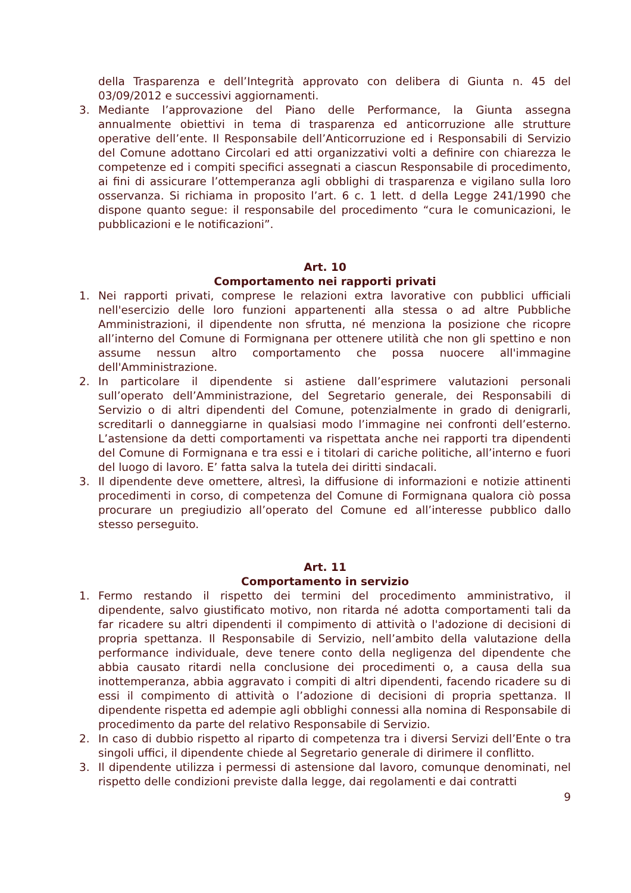della Trasparenza e dell’Integrità approvato con delibera di Giunta n. 45 del 03/09/2012 e successivi aggiornamenti.
3. Mediante l’approvazione del Piano delle Performance, la Giunta assegna annualmente obiettivi in tema di trasparenza ed anticorruzione alle strutture operative dell’ente. Il Responsabile dell’Anticorruzione ed i Responsabili di Servizio del Comune adottano Circolari ed atti organizzativi volti a definire con chiarezza le competenze ed i compiti specifici assegnati a ciascun Responsabile di procedimento, ai fini di assicurare l’ottemperanza agli obblighi di trasparenza e vigilano sulla loro osservanza. Si richiama in proposito l’art. 6 c. 1 lett. d della Legge 241/1990 che dispone quanto segue: il responsabile del procedimento “cura le comunicazioni, le pubblicazioni e le notificazioni”.
Art. 10
Comportamento nei rapporti privati
1. Nei rapporti privati, comprese le relazioni extra lavorative con pubblici ufficiali nell'esercizio delle loro funzioni appartenenti alla stessa o ad altre Pubbliche Amministrazioni, il dipendente non sfrutta, né menziona la posizione che ricopre all’interno del Comune di Formignana per ottenere utilità che non gli spettino e non assume nessun altro comportamento che possa nuocere all'immagine dell'Amministrazione.
2. In particolare il dipendente si astiene dall’esprimere valutazioni personali sull’operato dell’Amministrazione, del Segretario generale, dei Responsabili di Servizio o di altri dipendenti del Comune, potenzialmente in grado di denigrarli, screditarli o danneggiarne in qualsiasi modo l’immagine nei confronti dell’esterno. L’astensione da detti comportamenti va rispettata anche nei rapporti tra dipendenti del Comune di Formignana e tra essi e i titolari di cariche politiche, all’interno e fuori del luogo di lavoro. E’ fatta salva la tutela dei diritti sindacali.
3. Il dipendente deve omettere, altresì, la diffusione di informazioni e notizie attinenti procedimenti in corso, di competenza del Comune di Formignana qualora ciò possa procurare un pregiudizio all’operato del Comune ed all’interesse pubblico dallo stesso perseguito.
Art. 11
Comportamento in servizio
1. Fermo restando il rispetto dei termini del procedimento amministrativo, il dipendente, salvo giustificato motivo, non ritarda né adotta comportamenti tali da far ricadere su altri dipendenti il compimento di attività o l'adozione di decisioni di propria spettanza. Il Responsabile di Servizio, nell’ambito della valutazione della performance individuale, deve tenere conto della negligenza del dipendente che abbia causato ritardi nella conclusione dei procedimenti o, a causa della sua inottemperanza, abbia aggravato i compiti di altri dipendenti, facendo ricadere su di essi il compimento di attività o l’adozione di decisioni di propria spettanza. Il dipendente rispetta ed adempie agli obblighi connessi alla nomina di Responsabile di procedimento da parte del relativo Responsabile di Servizio.
2. In caso di dubbio rispetto al riparto di competenza tra i diversi Servizi dell’Ente o tra singoli uffici, il dipendente chiede al Segretario generale di dirimere il conflitto.
3. Il dipendente utilizza i permessi di astensione dal lavoro, comunque denominati, nel rispetto delle condizioni previste dalla legge, dai regolamenti e dai contratti
9